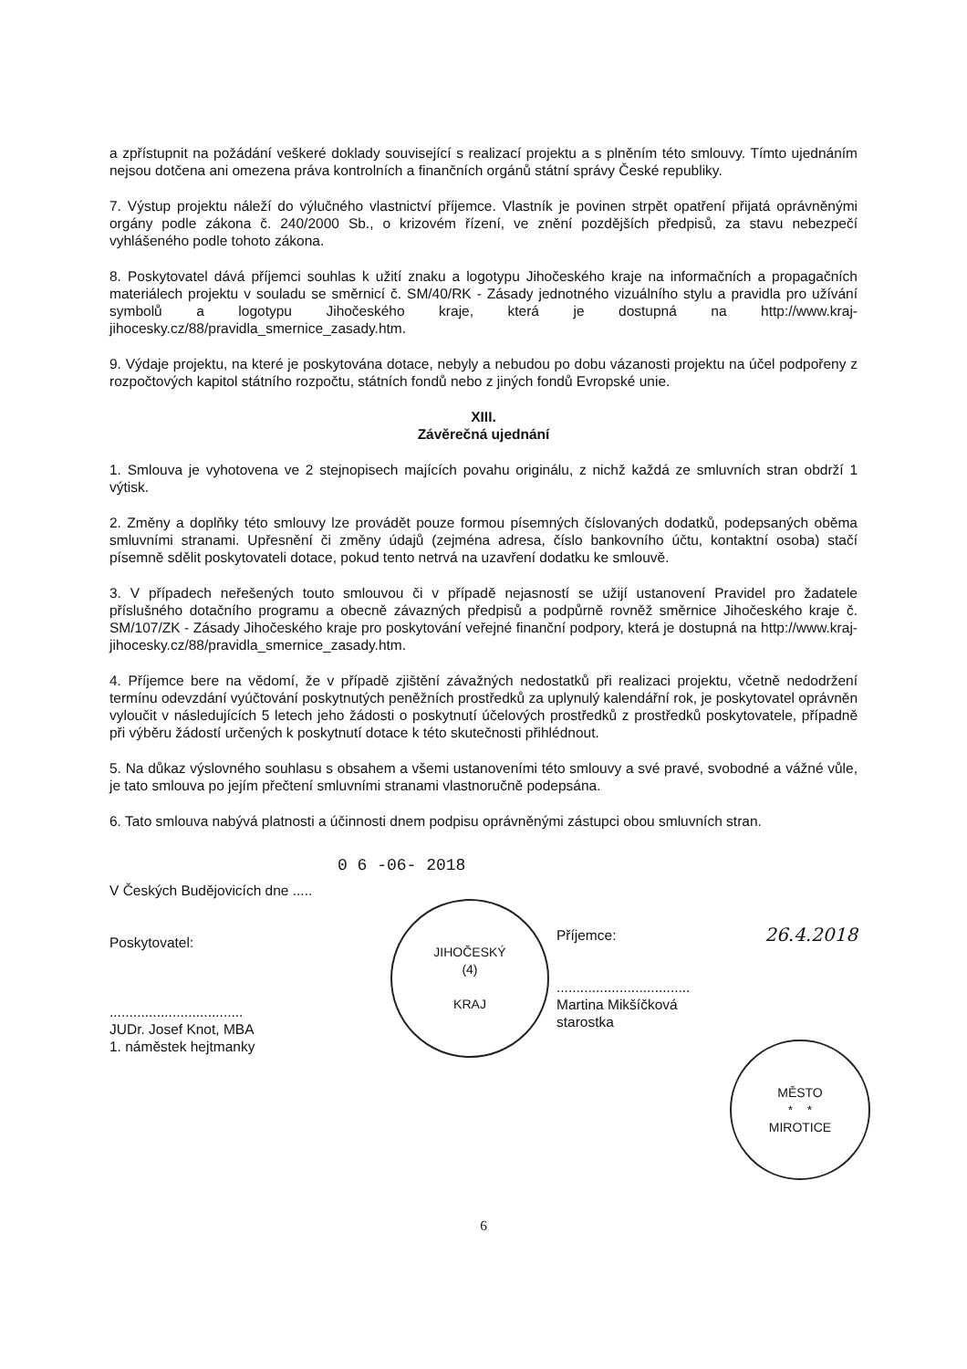a zpřístupnit na požádání veškeré doklady související s realizací projektu a s plněním této smlouvy. Tímto ujednáním nejsou dotčena ani omezena práva kontrolních a finančních orgánů státní správy České republiky.
7. Výstup projektu náleží do výlučného vlastnictví příjemce. Vlastník je povinen strpět opatření přijatá oprávněnými orgány podle zákona č. 240/2000 Sb., o krizovém řízení, ve znění pozdějších předpisů, za stavu nebezpečí vyhlášeného podle tohoto zákona.
8. Poskytovatel dává příjemci souhlas k užití znaku a logotypu Jihočeského kraje na informačních a propagačních materiálech projektu v souladu se směrnicí č. SM/40/RK - Zásady jednotného vizuálního stylu a pravidla pro užívání symbolů a logotypu Jihočeského kraje, která je dostupná na http://www.kraj-jihocesky.cz/88/pravidla_smernice_zasady.htm.
9. Výdaje projektu, na které je poskytována dotace, nebyly a nebudou po dobu vázanosti projektu na účel podpořeny z rozpočtových kapitol státního rozpočtu, státních fondů nebo z jiných fondů Evropské unie.
XIII.
Závěrečná ujednání
1. Smlouva je vyhotovena ve 2 stejnopisech majících povahu originálu, z nichž každá ze smluvních stran obdrží 1 výtisk.
2. Změny a doplňky této smlouvy lze provádět pouze formou písemných číslovaných dodatků, podepsaných oběma smluvními stranami. Upřesnění či změny údajů (zejména adresa, číslo bankovního účtu, kontaktní osoba) stačí písemně sdělit poskytovateli dotace, pokud tento netrvá na uzavření dodatku ke smlouvě.
3. V případech neřešených touto smlouvou či v případě nejasností se užijí ustanovení Pravidel pro žadatele příslušného dotačního programu a obecně závazných předpisů a podpůrně rovněž směrnice Jihočeského kraje č. SM/107/ZK - Zásady Jihočeského kraje pro poskytování veřejné finanční podpory, která je dostupná na http://www.kraj-jihocesky.cz/88/pravidla_smernice_zasady.htm.
4. Příjemce bere na vědomí, že v případě zjištění závažných nedostatků při realizaci projektu, včetně nedodržení termínu odevzdání vyúčtování poskytnutých peněžních prostředků za uplynulý kalendářní rok, je poskytovatel oprávněn vyloučit v následujících 5 letech jeho žádosti o poskytnutí účelových prostředků z prostředků poskytovatele, případně při výběru žádostí určených k poskytnutí dotace k této skutečnosti přihlédnout.
5. Na důkaz výslovného souhlasu s obsahem a všemi ustanoveními této smlouvy a své pravé, svobodné a vážné vůle, je tato smlouva po jejím přečtení smluvními stranami vlastnoručně podepsána.
6. Tato smlouva nabývá platnosti a účinnosti dnem podpisu oprávněnými zástupci obou smluvních stran.
0 6 -06- 2018
V Českých Budějovicích dne .....
Poskytovatel:
..................................
JUDr. Josef Knot, MBA
1. náměstek hejtmanky
JIHOČESKÝ
(4)
KRAJ
Příjemce: 26.4.2018
..................................
Martina Mikšíčková
starostka
MĚSTO
* *
MIROTICE
6